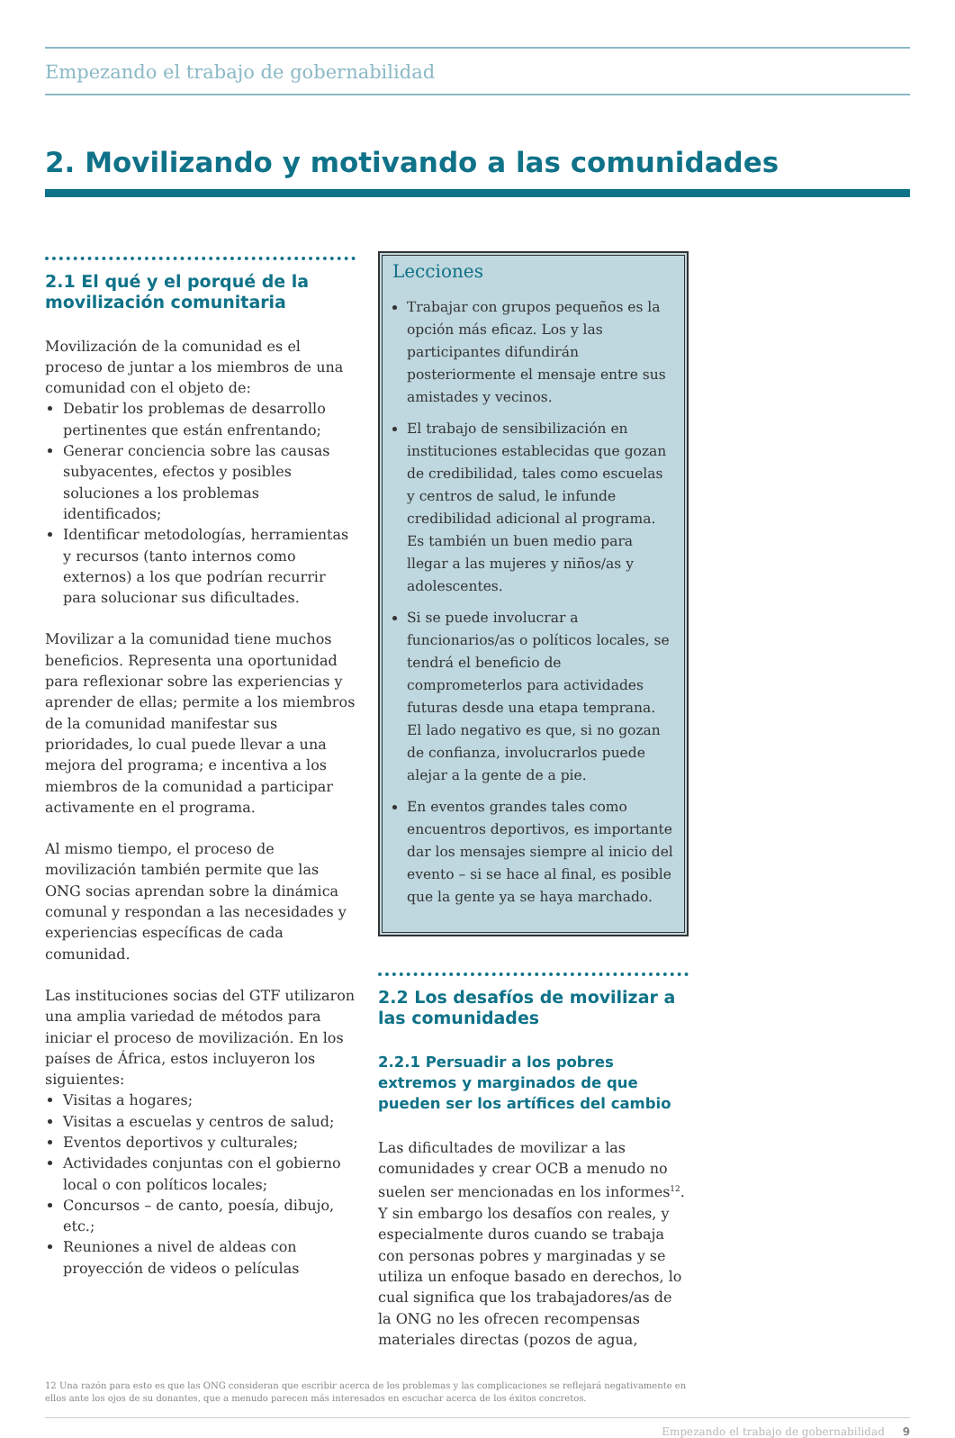Empezando el trabajo de gobernabilidad
2. Movilizando y motivando a las comunidades
2.1 El qué y el porqué de la movilización comunitaria
Movilización de la comunidad es el proceso de juntar a los miembros de una comunidad con el objeto de:
Debatir los problemas de desarrollo pertinentes que están enfrentando;
Generar conciencia sobre las causas subyacentes, efectos y posibles soluciones a los problemas identificados;
Identificar metodologías, herramientas y recursos (tanto internos como externos) a los que podrían recurrir para solucionar sus dificultades.
Movilizar a la comunidad tiene muchos beneficios. Representa una oportunidad para reflexionar sobre las experiencias y aprender de ellas; permite a los miembros de la comunidad manifestar sus prioridades, lo cual puede llevar a una mejora del programa; e incentiva a los miembros de la comunidad a participar activamente en el programa.
Al mismo tiempo, el proceso de movilización también permite que las ONG socias aprendan sobre la dinámica comunal y respondan a las necesidades y experiencias específicas de cada comunidad.
Las instituciones socias del GTF utilizaron una amplia variedad de métodos para iniciar el proceso de movilización. En los países de África, estos incluyeron los siguientes:
Visitas a hogares;
Visitas a escuelas y centros de salud;
Eventos deportivos y culturales;
Actividades conjuntas con el gobierno local o con políticos locales;
Concursos – de canto, poesía, dibujo, etc.;
Reuniones a nivel de aldeas con proyección de videos o películas
Lecciones
Trabajar con grupos pequeños es la opción más eficaz. Los y las participantes difundirán posteriormente el mensaje entre sus amistades y vecinos.
El trabajo de sensibilización en instituciones establecidas que gozan de credibilidad, tales como escuelas y centros de salud, le infunde credibilidad adicional al programa. Es también un buen medio para llegar a las mujeres y niños/as y adolescentes.
Si se puede involucrar a funcionarios/as o políticos locales, se tendrá el beneficio de comprometerlos para actividades futuras desde una etapa temprana. El lado negativo es que, si no gozan de confianza, involucrarlos puede alejar a la gente de a pie.
En eventos grandes tales como encuentros deportivos, es importante dar los mensajes siempre al inicio del evento – si se hace al final, es posible que la gente ya se haya marchado.
2.2 Los desafíos de movilizar a las comunidades
2.2.1 Persuadir a los pobres extremos y marginados de que pueden ser los artífices del cambio
Las dificultades de movilizar a las comunidades y crear OCB a menudo no suelen ser mencionadas en los informes<sup>12</sup>. Y sin embargo los desafíos con reales, y especialmente duros cuando se trabaja con personas pobres y marginadas y se utiliza un enfoque basado en derechos, lo cual significa que los trabajadores/as de la ONG no les ofrecen recompensas materiales directas (pozos de agua,
12 Una razón para esto es que las ONG consideran que escribir acerca de los problemas y las complicaciones se reflejará negativamente en ellos ante los ojos de su donantes, que a menudo parecen más interesados en escuchar acerca de los éxitos concretos.
Empezando el trabajo de gobernabilidad 9